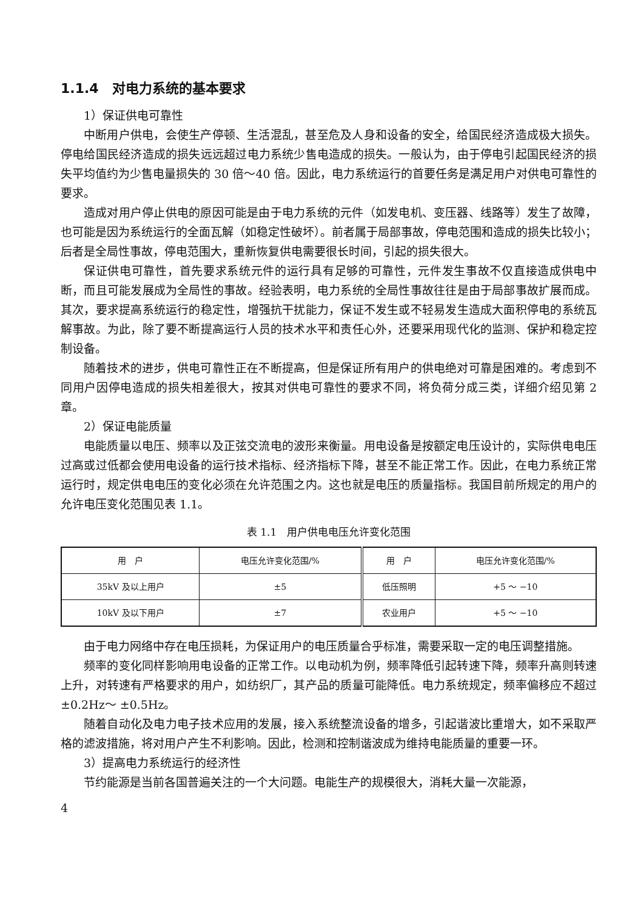1.1.4　对电力系统的基本要求
1）保证供电可靠性
中断用户供电，会使生产停顿、生活混乱，甚至危及人身和设备的安全，给国民经济造成极大损失。停电给国民经济造成的损失远远超过电力系统少售电造成的损失。一般认为，由于停电引起国民经济的损失平均值约为少售电量损失的 30 倍～40 倍。因此，电力系统运行的首要任务是满足用户对供电可靠性的要求。
造成对用户停止供电的原因可能是由于电力系统的元件（如发电机、变压器、线路等）发生了故障，也可能是因为系统运行的全面瓦解（如稳定性破坏）。前者属于局部事故，停电范围和造成的损失比较小；后者是全局性事故，停电范围大，重新恢复供电需要很长时间，引起的损失很大。
保证供电可靠性，首先要求系统元件的运行具有足够的可靠性，元件发生事故不仅直接造成供电中断，而且可能发展成为全局性的事故。经验表明，电力系统的全局性事故往往是由于局部事故扩展而成。其次，要求提高系统运行的稳定性，增强抗干扰能力，保证不发生或不轻易发生造成大面积停电的系统瓦解事故。为此，除了要不断提高运行人员的技术水平和责任心外，还要采用现代化的监测、保护和稳定控制设备。
随着技术的进步，供电可靠性正在不断提高，但是保证所有用户的供电绝对可靠是困难的。考虑到不同用户因停电造成的损失相差很大，按其对供电可靠性的要求不同，将负荷分成三类，详细介绍见第 2 章。
2）保证电能质量
电能质量以电压、频率以及正弦交流电的波形来衡量。用电设备是按额定电压设计的，实际供电电压过高或过低都会使用电设备的运行技术指标、经济指标下降，甚至不能正常工作。因此，在电力系统正常运行时，规定供电电压的变化必须在允许范围之内。这也就是电压的质量指标。我国目前所规定的用户的允许电压变化范围见表 1.1。
表 1.1　用户供电电压允许变化范围
| 用 户 | 电压允许变化范围/% | 用 户 | 电压允许变化范围/% |
| --- | --- | --- | --- |
| 35kV 及以上用户 | ±5 | 低压照明 | +5 ～ −10 |
| 10kV 及以下用户 | ±7 | 农业用户 | +5 ～ −10 |
由于电力网络中存在电压损耗，为保证用户的电压质量合乎标准，需要采取一定的电压调整措施。
频率的变化同样影响用电设备的正常工作。以电动机为例，频率降低引起转速下降，频率升高则转速上升，对转速有严格要求的用户，如纺织厂，其产品的质量可能降低。电力系统规定，频率偏移应不超过 ±0.2Hz～ ±0.5Hz。
随着自动化及电力电子技术应用的发展，接入系统整流设备的增多，引起谐波比重增大，如不采取严格的滤波措施，将对用户产生不利影响。因此，检测和控制谐波成为维持电能质量的重要一环。
3）提高电力系统运行的经济性
节约能源是当前各国普遍关注的一个大问题。电能生产的规模很大，消耗大量一次能源，
4